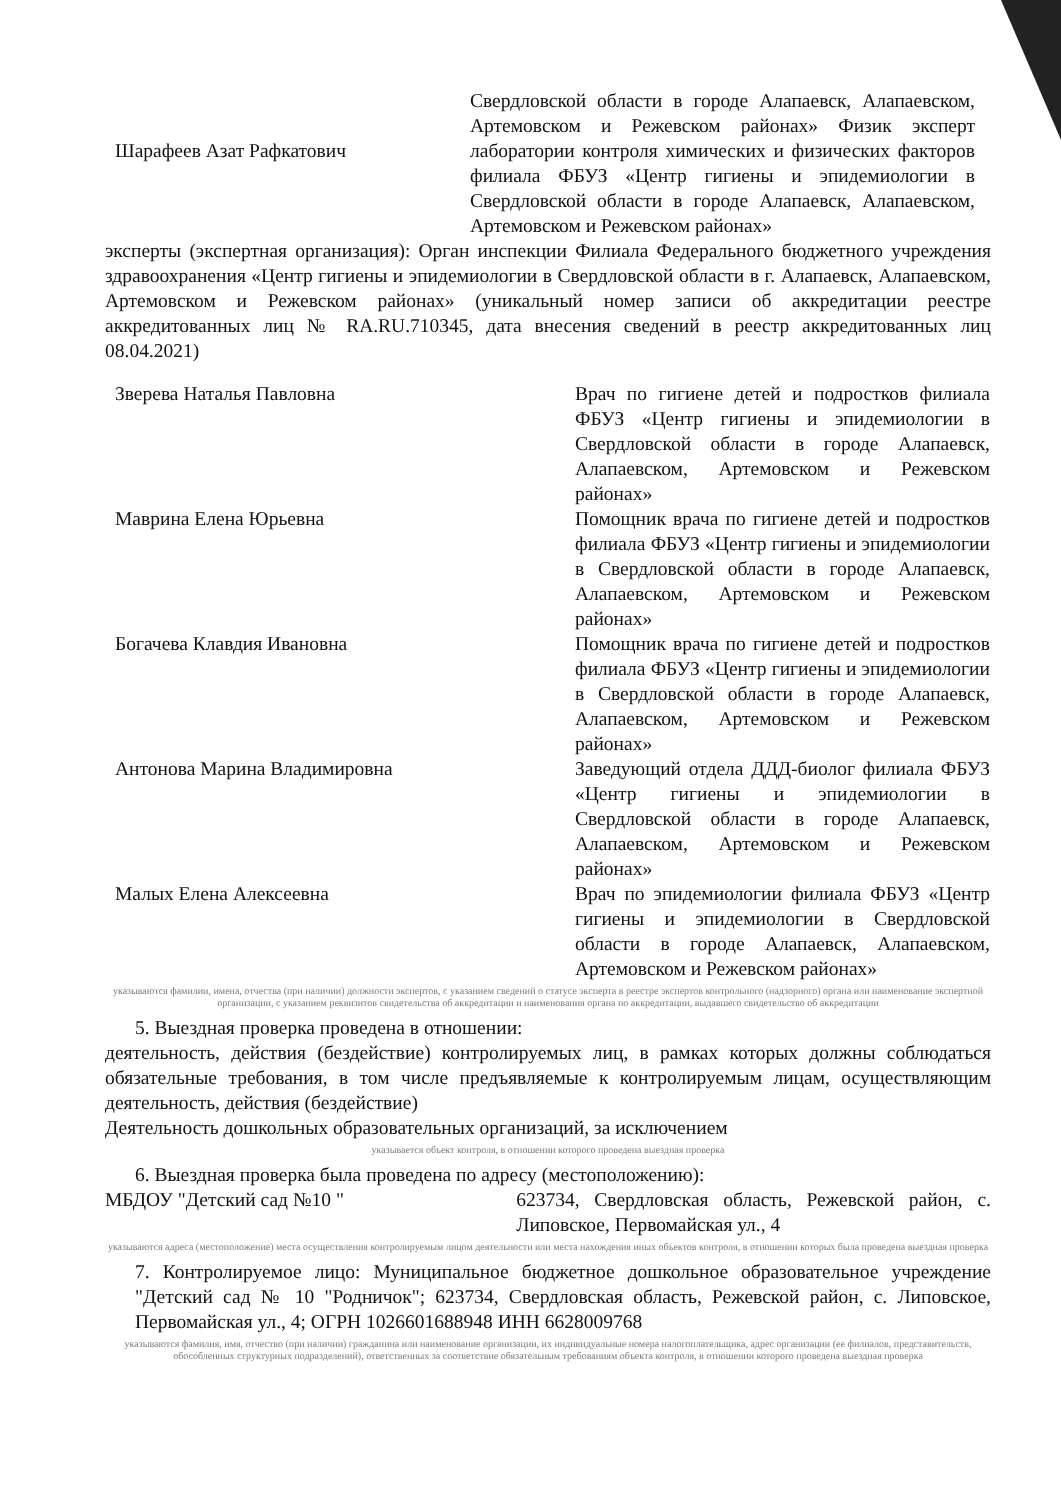Шарафеев Азат Рафкатович
Свердловской области в городе Алапаевск, Алапаевском, Артемовском и Режевском районах» Физик эксперт лаборатории контроля химических и физических факторов филиала ФБУЗ «Центр гигиены и эпидемиологии в Свердловской области в городе Алапаевск, Алапаевском, Артемовском и Режевском районах»
эксперты (экспертная организация): Орган инспекции Филиала Федерального бюджетного учреждения здравоохранения «Центр гигиены и эпидемиологии в Свердловской области в г. Алапаевск, Алапаевском, Артемовском и Режевском районах» (уникальный номер записи об аккредитации реестре аккредитованных лиц № RA.RU.710345, дата внесения сведений в реестр аккредитованных лиц 08.04.2021)
Зверева Наталья Павловна Врач по гигиене детей и подростков филиала ФБУЗ «Центр гигиены и эпидемиологии в Свердловской области в городе Алапаевск, Алапаевском, Артемовском и Режевском районах»
Маврина Елена Юрьевна Помощник врача по гигиене детей и подростков филиала ФБУЗ «Центр гигиены и эпидемиологии в Свердловской области в городе Алапаевск, Алапаевском, Артемовском и Режевском районах»
Богачева Клавдия Ивановна Помощник врача по гигиене детей и подростков филиала ФБУЗ «Центр гигиены и эпидемиологии в Свердловской области в городе Алапаевск, Алапаевском, Артемовском и Режевском районах»
Антонова Марина Владимировна Заведующий отдела ДДД-биолог филиала ФБУЗ «Центр гигиены и эпидемиологии в Свердловской области в городе Алапаевск, Алапаевском, Артемовском и Режевском районах»
Малых Елена Алексеевна Врач по эпидемиологии филиала ФБУЗ «Центр гигиены и эпидемиологии в Свердловской области в городе Алапаевск, Алапаевском, Артемовском и Режевском районах»
указываются фамилии, имена, отчества (при наличии) должности экспертов, с указанием сведений о статусе эксперта в реестре экспертов контрольного (надзорного) органа или наименование экспертной организации, с указанием реквизитов свидетельства об аккредитации и наименования органа по аккредитации, выдавшего свидетельство об аккредитации
5. Выездная проверка проведена в отношении:
деятельность, действия (бездействие) контролируемых лиц, в рамках которых должны соблюдаться обязательные требования, в том числе предъявляемые к контролируемым лицам, осуществляющим деятельность, действия (бездействие)
Деятельность дошкольных образовательных организаций, за исключением
указывается объект контроля, в отношении которого проведена выездная проверка
6. Выездная проверка была проведена по адресу (местоположению):
МБДОУ "Детский сад №10 " 623734, Свердловская область, Режевской район, с. Липовское, Первомайская ул., 4
указываются адреса (местоположение) места осуществления контролируемым лицом деятельности или места нахождения иных объектов контроля, в отношении которых была проведена выездная проверка
7. Контролируемое лицо: Муниципальное бюджетное дошкольное образовательное учреждение "Детский сад № 10 "Родничок"; 623734, Свердловская область, Режевской район, с. Липовское, Первомайская ул., 4; ОГРН 1026601688948 ИНН 6628009768
указываются фамилия, имя, отчество (при наличии) гражданина или наименование организации, их индивидуальные номера налогоплательщика, адрес организации (ее филиалов, представительств, обособленных структурных подразделений), ответственных за соответствие обязательным требованиям объекта контроля, в отношении которого проведена выездная проверка